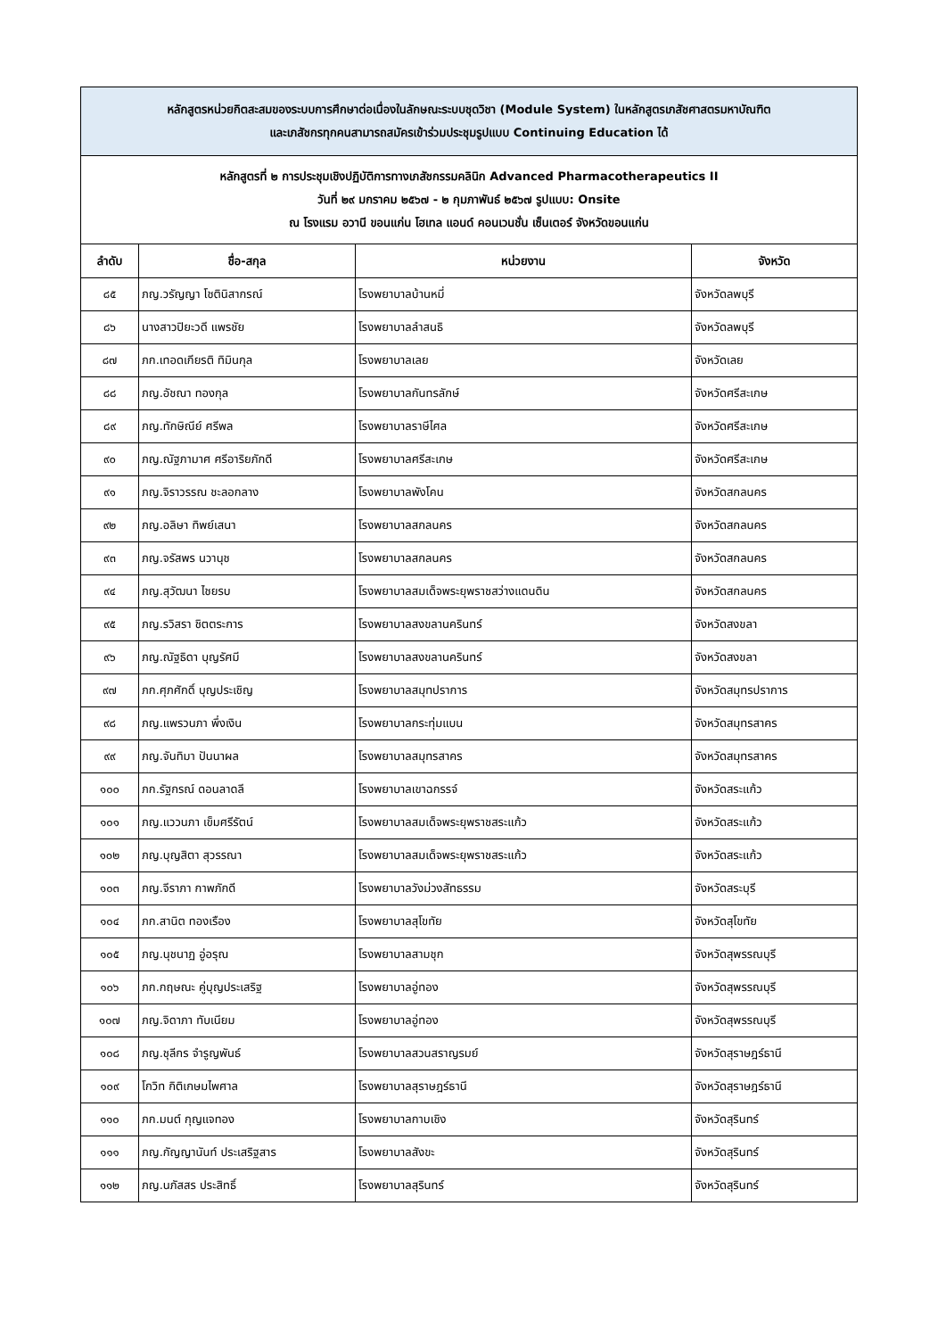| หลักสูตรหน่วยกิตสะสมของระบบการศึกษาต่อเนื่องในลักษณะระบบชุดวิชา (Module System) ในหลักสูตรเภสัชศาสตรมหาบัณฑิต และเภสัชกรทุกคนสามารถสมัครเข้าร่วมประชุมรูปแบบ Continuing Education ได้ | | | |
| หลักสูตรที่ ๒ การประชุมเชิงปฏิบัติการทางเภสัชกรรมคลินิก Advanced Pharmacotherapeutics II วันที่ ๒๙ มกราคม ๒๕๖๗ - ๒ กุมภาพันธ์ ๒๕๖๗ รูปแบบ: Onsite ณ โรงแรม อวานี ขอนแก่น โฮเทล แอนด์ คอนเวนชั่น เซ็นเตอร์ จังหวัดขอนแก่น | | | |
| ลำดับ | ชื่อ-สกุล | หน่วยงาน | จังหวัด |
| ๘๕ | ภญ.วรัญญา โชตินิสากรณ์ | โรงพยาบาลบ้านหมี่ | จังหวัดลพบุรี |
| ๘๖ | นางสาวปิยะวดี แพรชัย | โรงพยาบาลลำสนธิ | จังหวัดลพบุรี |
| ๘๗ | ภก.เทอดเกียรติ ทิมินกุล | โรงพยาบาลเลย | จังหวัดเลย |
| ๘๘ | ภญ.อัชณา ทองกุล | โรงพยาบาลกันทรลักษ์ | จังหวัดศรีสะเกษ |
| ๘๙ | ภญ.ทักษิณีย์ ศรีพล | โรงพยาบาลราษีไศล | จังหวัดศรีสะเกษ |
| ๙๐ | ภญ.ณัฐภามาศ ศรีอาริยภักดี | โรงพยาบาลศรีสะเกษ | จังหวัดศรีสะเกษ |
| ๙๑ | ภญ.จิราวรรณ ชะลอกลาง | โรงพยาบาลพังโคน | จังหวัดสกลนคร |
| ๙๒ | ภญ.อลิษา ทิพย์เสนา | โรงพยาบาลสกลนคร | จังหวัดสกลนคร |
| ๙๓ | ภญ.จรัสพร นวานุช | โรงพยาบาลสกลนคร | จังหวัดสกลนคร |
| ๙๔ | ภญ.สุวัฒนา ไชยรบ | โรงพยาบาลสมเด็จพระยุพราชสว่างแดนดิน | จังหวัดสกลนคร |
| ๙๕ | ภญ.รวิสรา ชิตตระการ | โรงพยาบาลสงขลานครินทร์ | จังหวัดสงขลา |
| ๙๖ | ภญ.ณัฐธิดา บุญรัศมี | โรงพยาบาลสงขลานครินทร์ | จังหวัดสงขลา |
| ๙๗ | ภก.ศุภศักดิ์ บุญประเชิญ | โรงพยาบาลสมุทปราการ | จังหวัดสมุทรปราการ |
| ๙๘ | ภญ.แพรวนภา พึ่งเงิน | โรงพยาบาลกระทุ่มแบน | จังหวัดสมุทรสาคร |
| ๙๙ | ภญ.จันทิมา ปันนาผล | โรงพยาบาลสมุทรสาคร | จังหวัดสมุทรสาคร |
| ๑๐๐ | ภก.รัฐกรณ์ ดอนลาดลี | โรงพยาบาลเขาฉกรรจ์ | จังหวัดสระแก้ว |
| ๑๐๑ | ภญ.แววนภา เข็มศรีรัตน์ | โรงพยาบาลสมเด็จพระยุพราชสระแก้ว | จังหวัดสระแก้ว |
| ๑๐๒ | ภญ.บุญสิตา สุวรรณา | โรงพยาบาลสมเด็จพระยุพราชสระแก้ว | จังหวัดสระแก้ว |
| ๑๐๓ | ภญ.จีราภา กาพภักดี | โรงพยาบาลวังม่วงสัทธรรม | จังหวัดสระบุรี |
| ๑๐๔ | ภก.สานิต ทองเรือง | โรงพยาบาลสุโขทัย | จังหวัดสุโขทัย |
| ๑๐๕ | ภญ.นุชนาฏ อู่อรุณ | โรงพยาบาลสามชุก | จังหวัดสุพรรณบุรี |
| ๑๐๖ | ภก.กฤษณะ คู่บุญประเสริฐ | โรงพยาบาลอู่ทอง | จังหวัดสุพรรณบุรี |
| ๑๐๗ | ภญ.จิดาภา ทับเนียม | โรงพยาบาลอู่ทอง | จังหวัดสุพรรณบุรี |
| ๑๐๘ | ภญ.ชุลีกร จำรูญพันธ์ | โรงพยาบาลสวนสราญรมย์ | จังหวัดสุราษฎร์ธานี |
| ๑๐๙ | โกวิท กิติเกษมไพศาล | โรงพยาบาลสุราษฎร์ธานี | จังหวัดสุราษฎร์ธานี |
| ๑๑๐ | ภก.มนต์ กุญแจทอง | โรงพยาบาลกาบเชิง | จังหวัดสุรินทร์ |
| ๑๑๑ | ภญ.กัญญานันท์ ประเสริฐสาร | โรงพยาบาลสังขะ | จังหวัดสุรินทร์ |
| ๑๑๒ | ภญ.นภัสสร ประสิทธิ์ | โรงพยาบาลสุรินทร์ | จังหวัดสุรินทร์ |